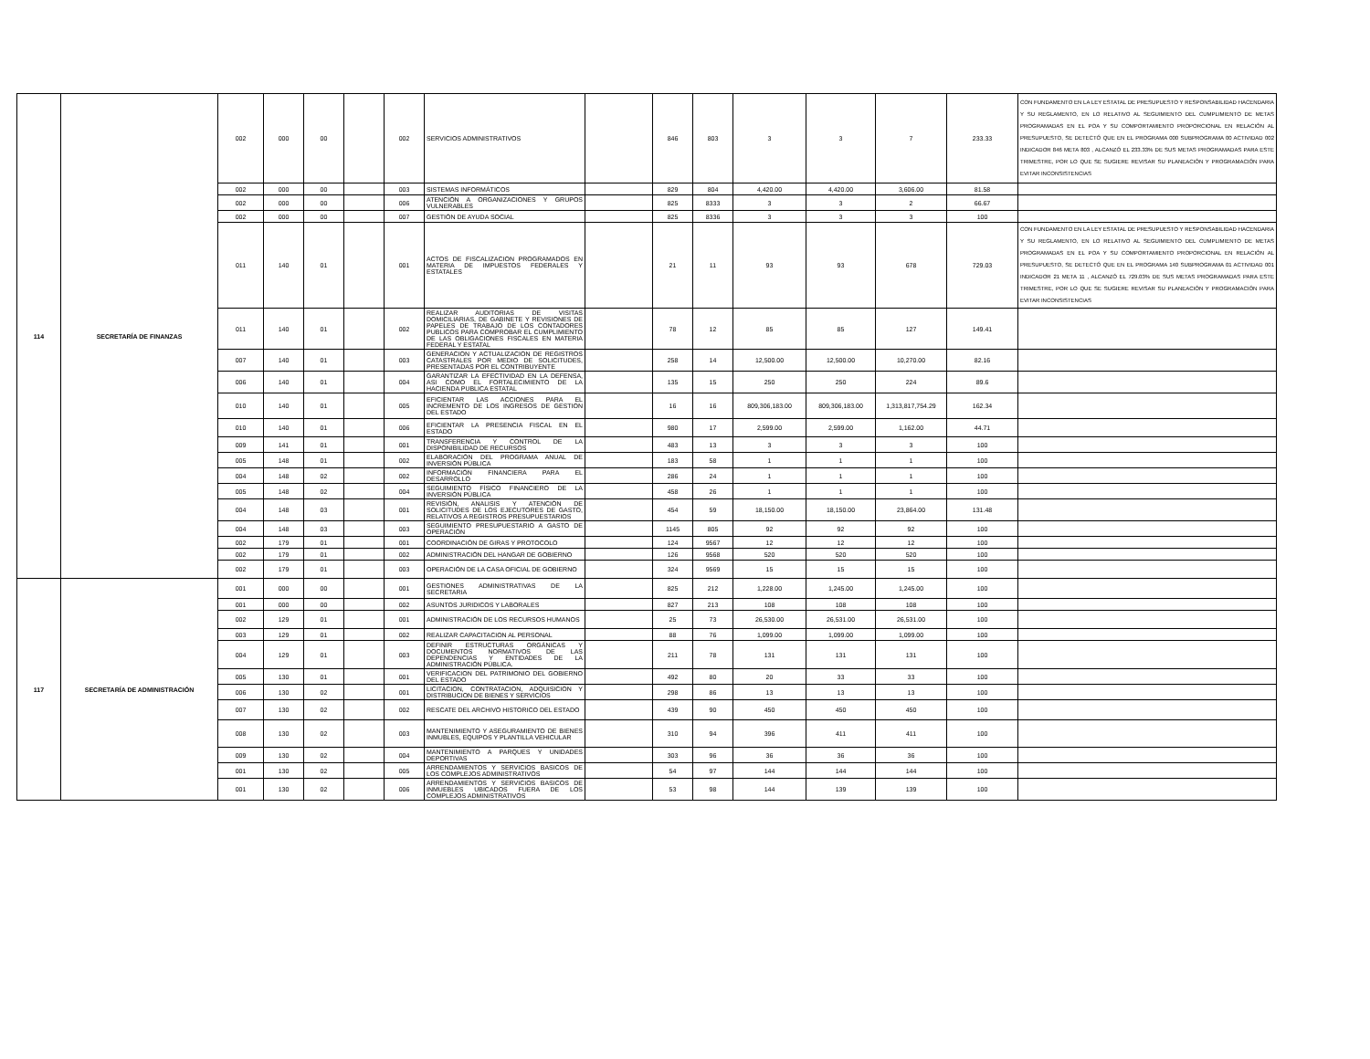| 114 | SECRETARÍA DE FINANZAS | 002 | 000 | 00 | | 002 | SERVICIOS ADMINISTRATIVOS | | 846 | 803 | 3 | 3 | 7 | 233.33 | CON FUNDAMENTO EN LA LEY ESTATAL DE PRESUPUESTO Y RESPONSABILIDAD HACENDARIA Y SU REGLAMENTO, EN LO RELATIVO AL SEGUIMIENTO DEL CUMPLIMIENTO DE METAS PROGRAMADAS EN EL POA Y SU COMPORTAMIENTO PROPORCIONAL EN RELACIÓN AL PRESUPUESTO, SE DETECTÓ QUE EN EL PROGRAMA 000 SUBPROGRAMA 00 ACTIVIDAD 002 INDICADOR 846 META 803 , ALCANZÓ EL 233.33% DE SUS METAS PROGRAMADAS PARA ESTE TRIMESTRE, POR LO QUE SE SUGIERE REVISAR SU PLANEACIÓN Y PROGRAMACIÓN PARA EVITAR INCONSISTENCIAS |
| | | 002 | 000 | 00 | | 003 | SISTEMAS INFORMÁTICOS | | 829 | 804 | 4,420.00 | 4,420.00 | 3,606.00 | 81.58 | |
| | | 002 | 000 | 00 | | 006 | ATENCIÓN A ORGANIZACIONES Y GRUPOS VULNERABLES | | 825 | 8333 | 3 | 3 | 2 | 66.67 | |
| | | 002 | 000 | 00 | | 007 | GESTIÓN DE AYUDA SOCIAL | | 825 | 8336 | 3 | 3 | 3 | 100 | |
| | | 011 | 140 | 01 | | 001 | ACTOS DE FISCALIZACION PROGRAMADOS EN MATERIA DE IMPUESTOS FEDERALES Y ESTATALES | | 21 | 11 | 93 | 93 | 678 | 729.03 | CON FUNDAMENTO EN LA LEY ESTATAL DE PRESUPUESTO Y RESPONSABILIDAD HACENDARIA Y SU REGLAMENTO, EN LO RELATIVO AL SEGUIMIENTO DEL CUMPLIMIENTO DE METAS PROGRAMADAS EN EL POA Y SU COMPORTAMIENTO PROPORCIONAL EN RELACIÓN AL PRESUPUESTO, SE DETECTÓ QUE EN EL PROGRAMA 140 SUBPROGRAMA 01 ACTIVIDAD 001 INDICADOR 21 META 11 , ALCANZÓ EL 729.03% DE SUS METAS PROGRAMADAS PARA ESTE TRIMESTRE, POR LO QUE SE SUGIERE REVISAR SU PLANEACIÓN Y PROGRAMACIÓN PARA EVITAR INCONSISTENCIAS |
| | | 011 | 140 | 01 | | 002 | REALIZAR AUDITORIAS DE VISITAS DOMICILIARIAS, DE GABINETE Y REVISIONES DE PAPELES DE TRABAJO DE LOS CONTADORES PUBLICOS PARA COMPROBAR EL CUMPLIMIENTO DE LAS OBLIGACIONES FISCALES EN MATERIA FEDERAL Y ESTATAL | | 78 | 12 | 85 | 85 | 127 | 149.41 | |
| | | 007 | 140 | 01 | | 003 | GENERACION Y ACTUALIZACION DE REGISTROS CATASTRALES POR MEDIO DE SOLICITUDES, PRESENTADAS POR EL CONTRIBUYENTE | | 258 | 14 | 12,500.00 | 12,500.00 | 10,270.00 | 82.16 | |
| | | 006 | 140 | 01 | | 004 | GARANTIZAR LA EFECTIVIDAD EN LA DEFENSA, ASI COMO EL FORTALECIMIENTO DE LA HACIENDA PUBLICA ESTATAL | | 135 | 15 | 250 | 250 | 224 | 89.6 | |
| | | 010 | 140 | 01 | | 005 | EFICIENTAR LAS ACCIONES PARA EL INCREMENTO DE LOS INGRESOS DE GESTION DEL ESTADO | | 16 | 16 | 809,306,183.00 | 809,306,183.00 | 1,313,817,754.29 | 162.34 | |
| | | 010 | 140 | 01 | | 006 | EFICIENTAR LA PRESENCIA FISCAL EN EL ESTADO | | 980 | 17 | 2,599.00 | 2,599.00 | 1,162.00 | 44.71 | |
| | | 009 | 141 | 01 | | 001 | TRANSFERENCIA Y CONTROL DE LA DISPONIBILIDAD DE RECURSOS | | 483 | 13 | 3 | 3 | 3 | 100 | |
| | | 005 | 148 | 01 | | 002 | ELABORACIÓN DEL PROGRAMA ANUAL DE INVERSIÓN PÚBLICA | | 183 | 58 | 1 | 1 | 1 | 100 | |
| | | 004 | 148 | 02 | | 002 | INFORMACIÓN FINANCIERA PARA EL DESARROLLO | | 286 | 24 | 1 | 1 | 1 | 100 | |
| | | 005 | 148 | 02 | | 004 | SEGUIMIENTO FÍSICO FINANCIERO DE LA INVERSIÓN PÚBLICA | | 458 | 26 | 1 | 1 | 1 | 100 | |
| | | 004 | 148 | 03 | | 001 | REVISIÓN, ANALISIS Y ATENCIÓN DE SOLICITUDES DE LOS EJECUTORES DE GASTO, RELATIVOS A REGISTROS PRESUPUESTARIOS | | 454 | 59 | 18,150.00 | 18,150.00 | 23,864.00 | 131.48 | |
| | | 004 | 148 | 03 | | 003 | SEGUIMIENTO PRESUPUESTARIO A GASTO DE OPERACIÓN | | 1145 | 805 | 92 | 92 | 92 | 100 | |
| | | 002 | 179 | 01 | | 001 | COORDINACIÓN DE GIRAS Y PROTOCOLO | | 124 | 9567 | 12 | 12 | 12 | 100 | |
| | | 002 | 179 | 01 | | 002 | ADMINISTRACIÓN DEL HANGAR DE GOBIERNO | | 126 | 9568 | 520 | 520 | 520 | 100 | |
| | | 002 | 179 | 01 | | 003 | OPERACIÓN DE LA CASA OFICIAL DE GOBIERNO | | 324 | 9569 | 15 | 15 | 15 | 100 | |
| 117 | SECRETARÍA DE ADMINISTRACIÓN | 001 | 000 | 00 | | 001 | GESTIONES ADMINISTRATIVAS DE LA SECRETARIA | | 825 | 212 | 1,228.00 | 1,245.00 | 1,245.00 | 100 | |
| | | 001 | 000 | 00 | | 002 | ASUNTOS JURIDICOS Y LABORALES | | 827 | 213 | 108 | 108 | 108 | 100 | |
| | | 002 | 129 | 01 | | 001 | ADMINISTRACIÓN DE LOS RECURSOS HUMANOS | | 25 | 73 | 26,530.00 | 26,531.00 | 26,531.00 | 100 | |
| | | 003 | 129 | 01 | | 002 | REALIZAR CAPACITACION AL PERSONAL | | 88 | 76 | 1,099.00 | 1,099.00 | 1,099.00 | 100 | |
| | | 004 | 129 | 01 | | 003 | DEFINIR ESTRUCTURAS ORGÁNICAS Y DOCUMENTOS NORMATIVOS DE LAS DEPENDENCIAS Y ENTIDADES DE LA ADMINISTRACIÓN PÚBLICA. | | 211 | 78 | 131 | 131 | 131 | 100 | |
| | | 005 | 130 | 01 | | 001 | VERIFICACION DEL PATRIMONIO DEL GOBIERNO DEL ESTADO | | 492 | 80 | 20 | 33 | 33 | 100 | |
| | | 006 | 130 | 02 | | 001 | LICITACION, CONTRATACION, ADQUISICION Y DISTRIBUCION DE BIENES Y SERVICIOS | | 298 | 86 | 13 | 13 | 13 | 100 | |
| | | 007 | 130 | 02 | | 002 | RESCATE DEL ARCHIVO HISTORICO DEL ESTADO | | 439 | 90 | 450 | 450 | 450 | 100 | |
| | | 008 | 130 | 02 | | 003 | MANTENIMIENTO Y ASEGURAMIENTO DE BIENES INMUBLES, EQUIPOS Y PLANTILLA VEHICULAR | | 310 | 94 | 396 | 411 | 411 | 100 | |
| | | 009 | 130 | 02 | | 004 | MANTENIMIENTO A PARQUES Y UNIDADES DEPORTIVAS | | 303 | 96 | 36 | 36 | 36 | 100 | |
| | | 001 | 130 | 02 | | 005 | ARRENDAMIENTOS Y SERVICIOS BASICOS DE LOS COMPLEJOS ADMINISTRATIVOS | | 54 | 97 | 144 | 144 | 144 | 100 | |
| | | 001 | 130 | 02 | | 006 | ARRENDAMIENTOS Y SERVICIOS BASICOS DE INMUEBLES UBICADOS FUERA DE LOS COMPLEJOS ADMINISTRATIVOS | | 53 | 98 | 144 | 139 | 139 | 100 | |